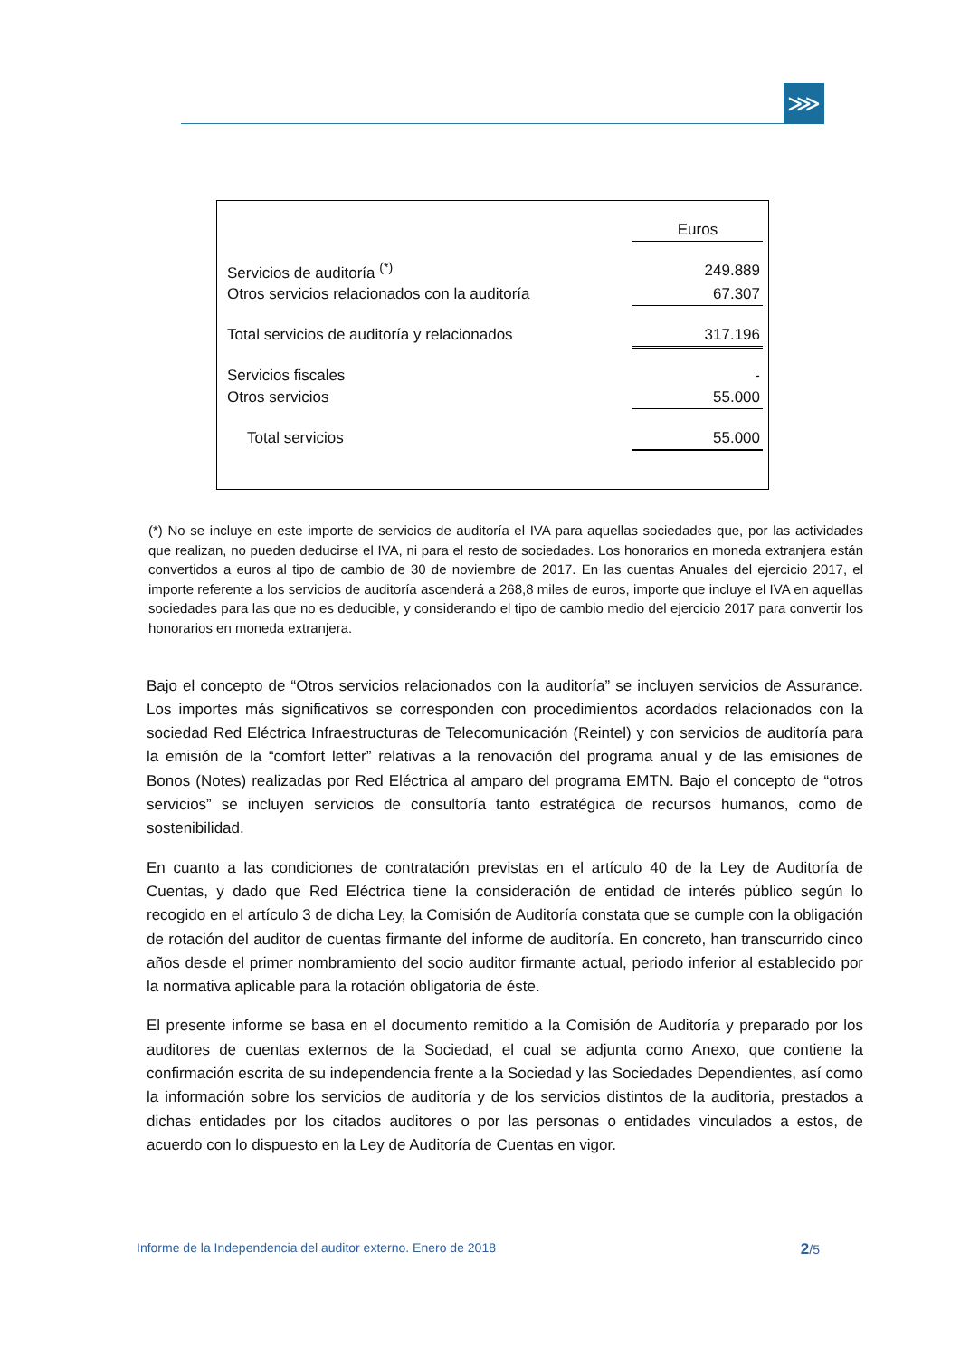⋙
| | Euros |
| Servicios de auditoría <sup>(*)</sup> | 249.889 |
| Otros servicios relacionados con la auditoría | 67.307 |
| Total servicios de auditoría y relacionados | 317.196 |
| Servicios fiscales | - |
| Otros servicios | 55.000 |
| Total servicios | 55.000 |
(*) No se incluye en este importe de servicios de auditoría el IVA para aquellas sociedades que, por las actividades que realizan, no pueden deducirse el IVA, ni para el resto de sociedades. Los honorarios en moneda extranjera están convertidos a euros al tipo de cambio de 30 de noviembre de 2017. En las cuentas Anuales del ejercicio 2017, el importe referente a los servicios de auditoría ascenderá a 268,8 miles de euros, importe que incluye el IVA en aquellas sociedades para las que no es deducible, y considerando el tipo de cambio medio del ejercicio 2017 para convertir los honorarios en moneda extranjera.
Bajo el concepto de “Otros servicios relacionados con la auditoría” se incluyen servicios de Assurance. Los importes más significativos se corresponden con procedimientos acordados relacionados con la sociedad Red Eléctrica Infraestructuras de Telecomunicación (Reintel) y con servicios de auditoría para la emisión de la “comfort letter” relativas a la renovación del programa anual y de las emisiones de Bonos (Notes) realizadas por Red Eléctrica al amparo del programa EMTN. Bajo el concepto de “otros servicios” se incluyen servicios de consultoría tanto estratégica de recursos humanos, como de sostenibilidad.
En cuanto a las condiciones de contratación previstas en el artículo 40 de la Ley de Auditoría de Cuentas, y dado que Red Eléctrica tiene la consideración de entidad de interés público según lo recogido en el artículo 3 de dicha Ley, la Comisión de Auditoría constata que se cumple con la obligación de rotación del auditor de cuentas firmante del informe de auditoría. En concreto, han transcurrido cinco años desde el primer nombramiento del socio auditor firmante actual, periodo inferior al establecido por la normativa aplicable para la rotación obligatoria de éste.
El presente informe se basa en el documento remitido a la Comisión de Auditoría y preparado por los auditores de cuentas externos de la Sociedad, el cual se adjunta como Anexo, que contiene la confirmación escrita de su independencia frente a la Sociedad y las Sociedades Dependientes, así como la información sobre los servicios de auditoría y de los servicios distintos de la auditoria, prestados a dichas entidades por los citados auditores o por las personas o entidades vinculados a estos, de acuerdo con lo dispuesto en la Ley de Auditoría de Cuentas en vigor.
Informe de la Independencia del auditor externo. Enero de 2018 2/5